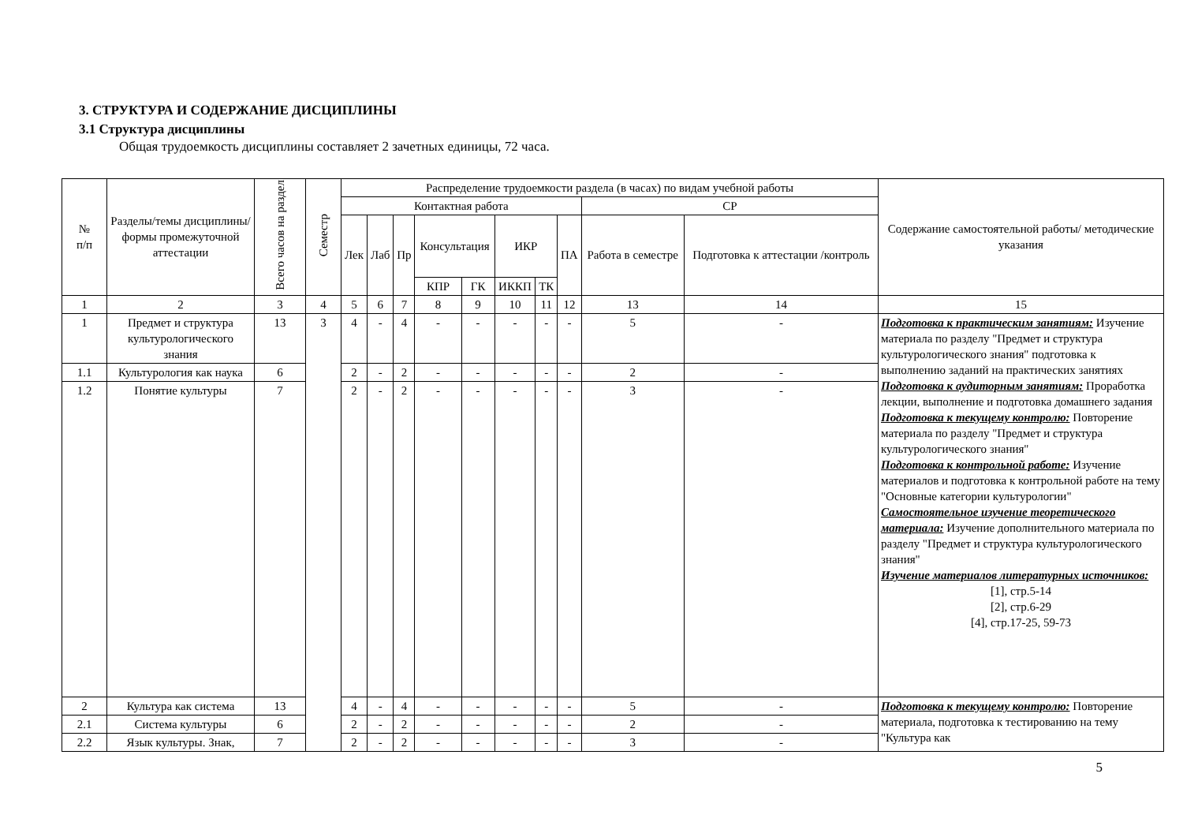3. СТРУКТУРА И СОДЕРЖАНИЕ ДИСЦИПЛИНЫ
3.1 Структура дисциплины
Общая трудоемкость дисциплины составляет 2 зачетных единицы, 72 часа.
| № п/п | Разделы/темы дисциплины/формы промежуточной аттестации | Всего часов на раздел | Семестр | Распределение трудоемкости раздела (в часах) по видам учебной работы | | | | | | | | | | Содержание самостоятельной работы/ методические указания |
| --- | --- | --- | --- | --- | --- | --- | --- | --- | --- | --- | --- | --- | --- | --- |
| | | | | Контактная работа | | | | | | | | СР | | |
| | | | | Лек | Лаб | Пр | Консультация | | ИКР | | ПА | Работа в семестре | Подготовка к аттестации /контроль | |
| | | | | | | | КПР | ГК | ИККП | ТК | | | | |
| 1 | 2 | 3 | 4 | 5 | 6 | 7 | 8 | 9 | 10 | 11 | 12 | 13 | 14 | 15 |
| 1 | Предмет и структура культурологического знания | 13 | 3 | 4 | - | 4 | - | - | - | - | - | 5 | - | Подготовка к практическим занятиям: Изучение материала по разделу "Предмет и структура культурологического знания" подготовка к выполнению заданий на практических занятиях Подготовка к аудиторным занятиям: Проработка лекции, выполнение и подготовка домашнего задания Подготовка к текущему контролю: Повторение материала по разделу "Предмет и структура культурологического знания" Подготовка к контрольной работе: Изучение материалов и подготовка к контрольной работе на тему "Основные категории культурологии" Самостоятельное изучение теоретического материала: Изучение дополнительного материала по разделу "Предмет и структура культурологического знания" Изучение материалов литературных источников: [1], стр.5-14 [2], стр.6-29 [4], стр.17-25, 59-73 |
| 1.1 | Культурология как наука | 6 | | 2 | - | 2 | - | - | - | - | - | 2 | - | |
| 1.2 | Понятие культуры | 7 | | 2 | - | 2 | - | - | - | - | - | 3 | - | |
| 2 | Культура как система | 13 | | 4 | - | 4 | - | - | - | - | - | 5 | - | Подготовка к текущему контролю: Повторение материала, подготовка к тестированию на тему "Культура как |
| 2.1 | Система культуры | 6 | | 2 | - | 2 | - | - | - | - | - | 2 | - | |
| 2.2 | Язык культуры. Знак, | 7 | | 2 | - | 2 | - | - | - | - | - | 3 | - | |
5